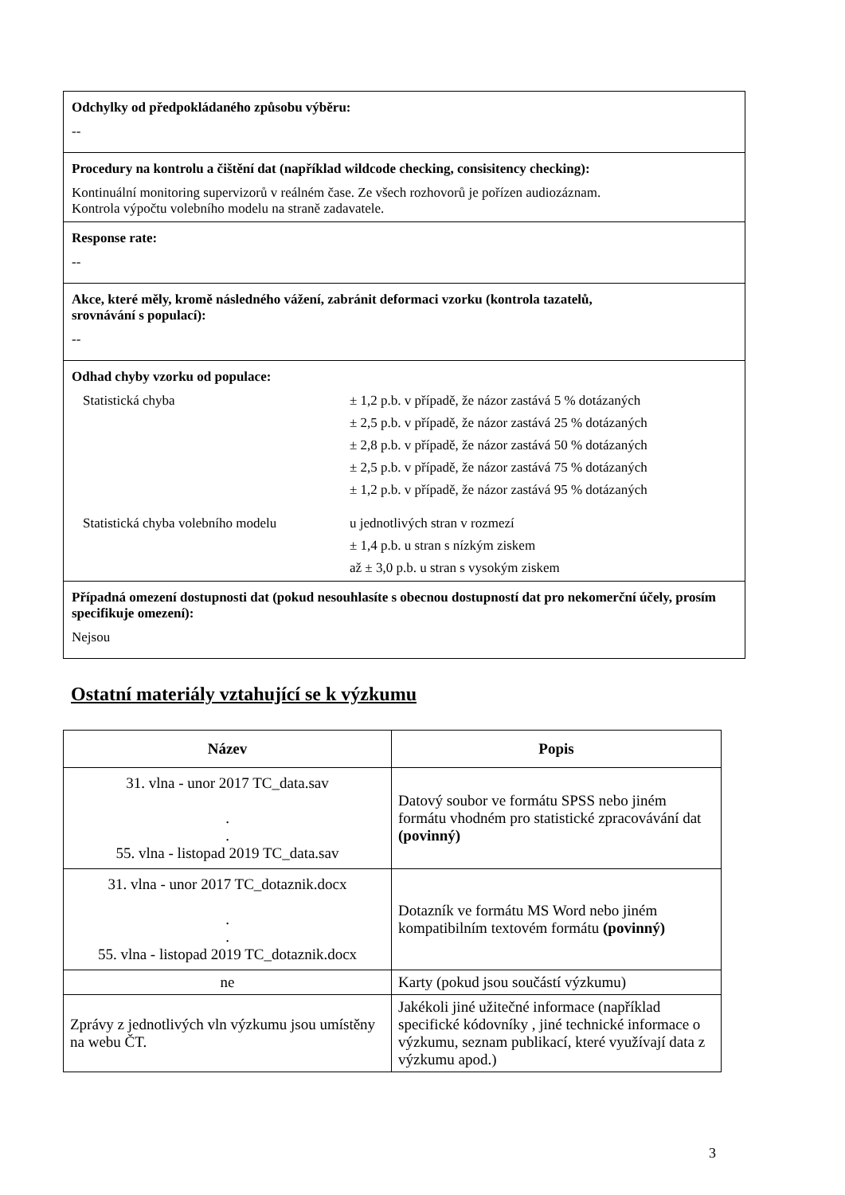Odchylky od předpokládaného způsobu výběru:
--
Procedury na kontrolu a čištění dat (například wildcode checking, consisitency checking):
Kontinuální monitoring supervizorů v reálném čase. Ze všech rozhovorů je pořízen audiozáznam.
Kontrola výpočtu volebního modelu na straně zadavatele.
Response rate:
--
Akce, které měly, kromě následného vážení, zabránit deformaci vzorku (kontrola tazatelů,
srovnávání s populací):
--
Odhad chyby vzorku od populace:
Statistická chyba
± 1,2 p.b. v případě, že názor zastává 5 % dotázaných
± 2,5 p.b. v případě, že názor zastává 25 % dotázaných
± 2,8 p.b. v případě, že názor zastává 50 % dotázaných
± 2,5 p.b. v případě, že názor zastává 75 % dotázaných
± 1,2 p.b. v případě, že názor zastává 95 % dotázaných
Statistická chyba volebního modelu
u jednotlivých stran v rozmezí
± 1,4 p.b. u stran s nízkým ziskem
až ± 3,0 p.b. u stran s vysokým ziskem
Případná omezení dostupnosti dat (pokud nesouhlasíte s obecnou dostupností dat pro nekomerční účely, prosím specifikuje omezení):
Nejsou
Ostatní materiály vztahující se k výzkumu
| Název | Popis |
| --- | --- |
| 31. vlna - unor 2017 TC_data.sav . . 55. vlna - listopad 2019 TC_data.sav | Datový soubor ve formátu SPSS nebo jiném formátu vhodném pro statistické zpracovávání dat (povinný) |
| 31. vlna - unor 2017 TC_dotaznik.docx . . 55. vlna - listopad 2019 TC_dotaznik.docx | Dotazník ve formátu MS Word nebo jiném kompatibilním textovém formátu (povinný) |
| ne | Karty (pokud jsou součástí výzkumu) |
| Zprávy z jednotlivých vln výzkumu jsou umístěny na webu ČT. | Jakékoli jiné užitečné informace (například specifické kódovníky , jiné technické informace o výzkumu, seznam publikací, které využívají data z výzkumu apod.) |
3